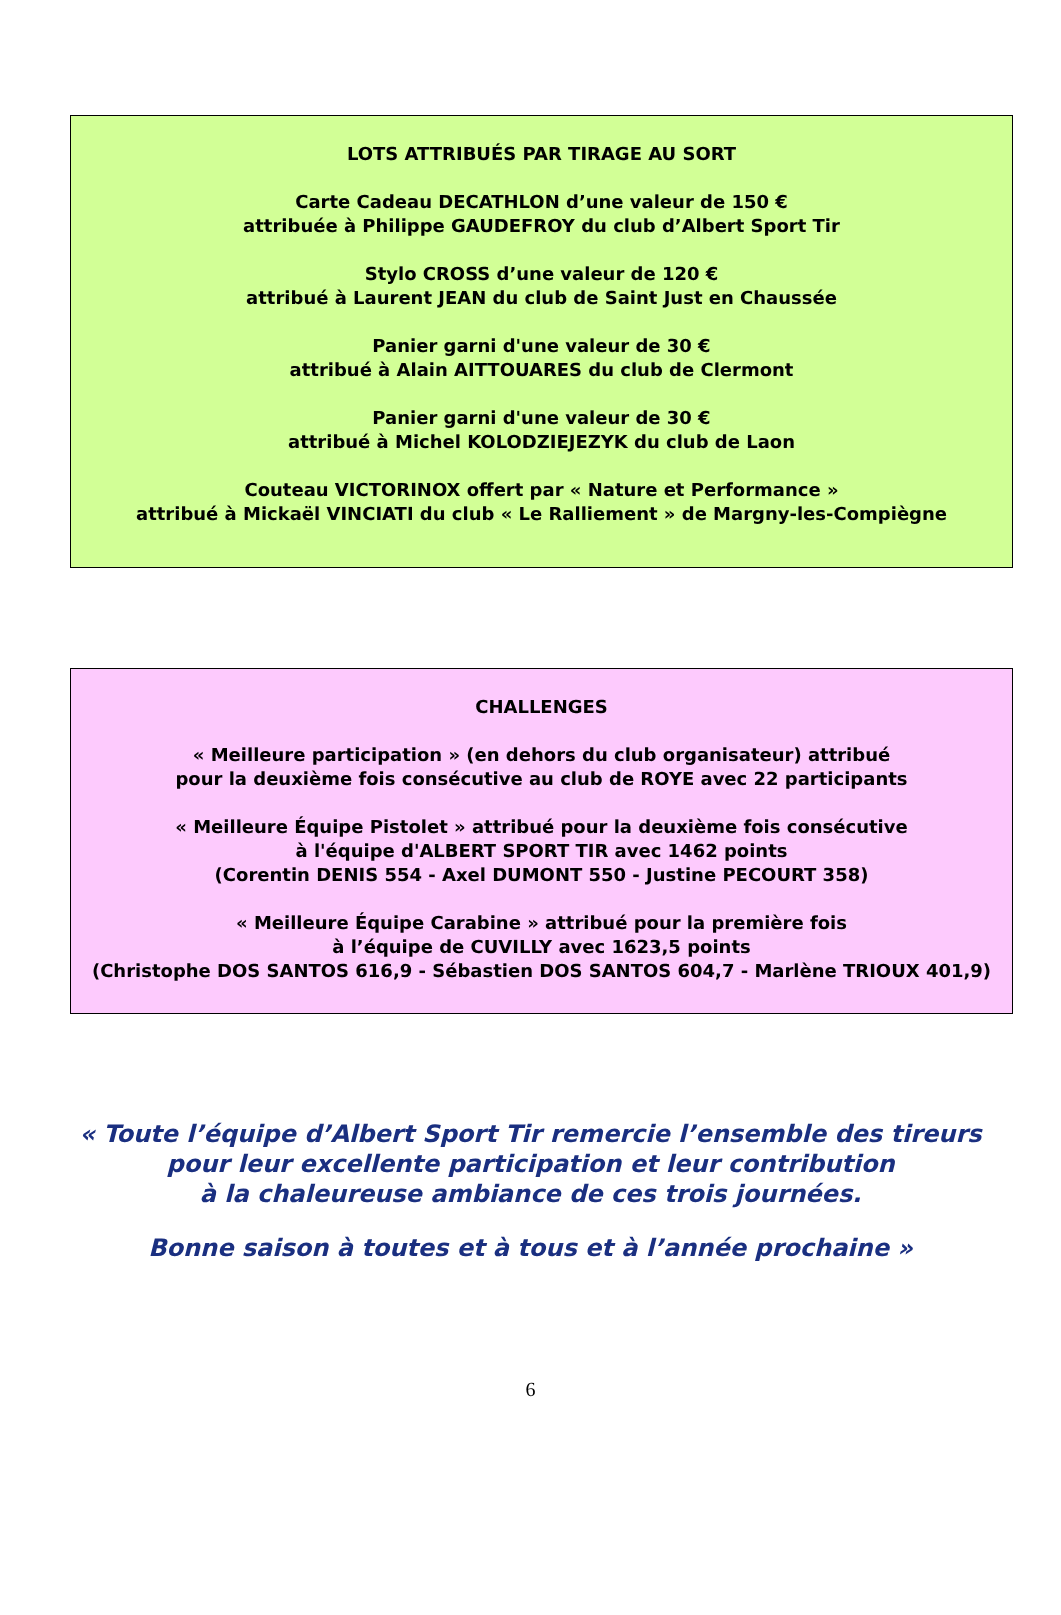LOTS ATTRIBUÉS PAR TIRAGE AU SORT
Carte Cadeau DECATHLON d’une valeur de 150 €
attribuée à Philippe GAUDEFROY du club d’Albert Sport Tir
Stylo CROSS d’une valeur de 120 €
attribué à Laurent JEAN du club de Saint Just en Chaussée
Panier garni d'une valeur de 30 €
attribué à Alain AITTOUARES du club de Clermont
Panier garni d'une valeur de 30 €
attribué à Michel KOLODZIEJEZYK du club de Laon
Couteau VICTORINOX offert par « Nature et Performance »
attribué à Mickaël VINCIATI du club « Le Ralliement » de Margny-les-Compiègne
CHALLENGES
« Meilleure participation » (en dehors du club organisateur) attribué
pour la deuxième fois consécutive au club de ROYE avec 22 participants
« Meilleure Équipe Pistolet » attribué pour la deuxième fois consécutive
à l'équipe d'ALBERT SPORT TIR avec 1462 points
(Corentin DENIS 554 - Axel DUMONT 550 - Justine PECOURT 358)
« Meilleure Équipe Carabine » attribué pour la première fois
à l’équipe de CUVILLY avec 1623,5 points
(Christophe DOS SANTOS 616,9 - Sébastien DOS SANTOS 604,7 - Marlène TRIOUX 401,9)
« Toute l’équipe d’Albert Sport Tir remercie l’ensemble des tireurs
pour leur excellente participation et leur contribution
à la chaleureuse ambiance de ces trois journées.
Bonne saison à toutes et à tous et à l’année prochaine »
6